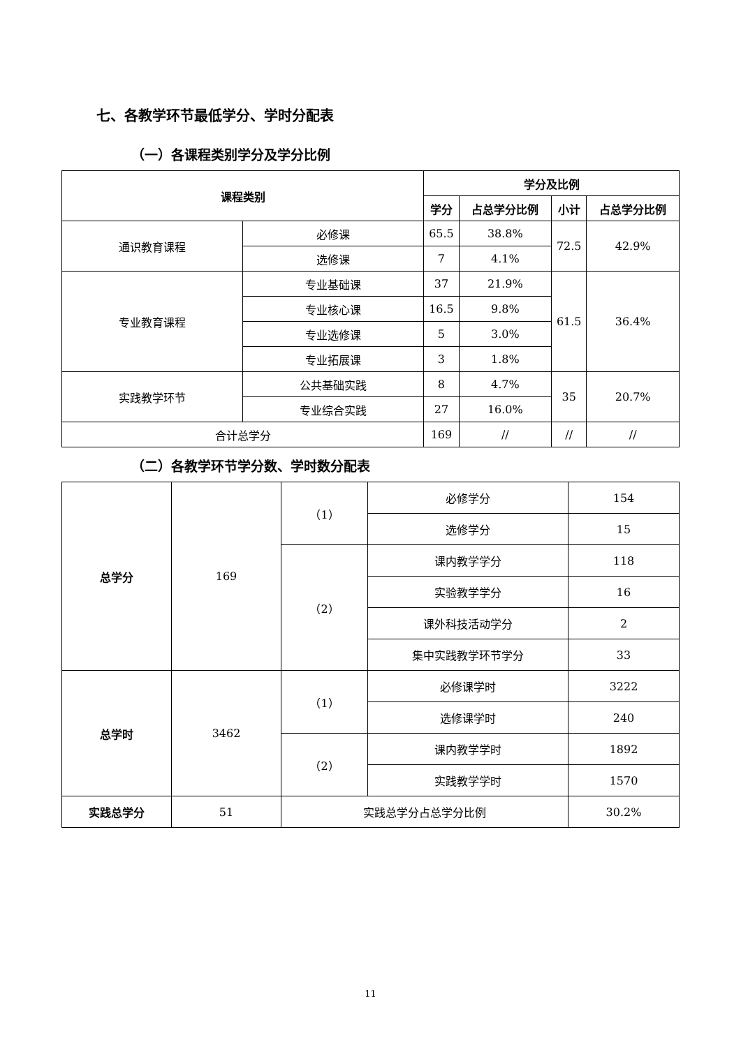七、各教学环节最低学分、学时分配表
（一）各课程类别学分及学分比例
| 课程类别 | | 学分及比例 | | | |
| --- | --- | --- | --- | --- | --- |
| | | 学分 | 占总学分比例 | 小计 | 占总学分比例 |
| 通识教育课程 | 必修课 | 65.5 | 38.8% | 72.5 | 42.9% |
| | 选修课 | 7 | 4.1% | | |
| 专业教育课程 | 专业基础课 | 37 | 21.9% | 61.5 | 36.4% |
| | 专业核心课 | 16.5 | 9.8% | | |
| | 专业选修课 | 5 | 3.0% | | |
| | 专业拓展课 | 3 | 1.8% | | |
| 实践教学环节 | 公共基础实践 | 8 | 4.7% | 35 | 20.7% |
| | 专业综合实践 | 27 | 16.0% | | |
| 合计总学分 | | 169 | // | // | // |
（二）各教学环节学分数、学时数分配表
| 总学分 | 169 | （1） | 必修学分 | 154 |
| | | | 选修学分 | 15 |
| | | （2） | 课内教学学分 | 118 |
| | | | 实验教学学分 | 16 |
| | | | 课外科技活动学分 | 2 |
| | | | 集中实践教学环节学分 | 33 |
| 总学时 | 3462 | （1） | 必修课学时 | 3222 |
| | | | 选修课学时 | 240 |
| | | （2） | 课内教学学时 | 1892 |
| | | | 实践教学学时 | 1570 |
| 实践总学分 | 51 | 实践总学分占总学分比例 | | 30.2% |
11